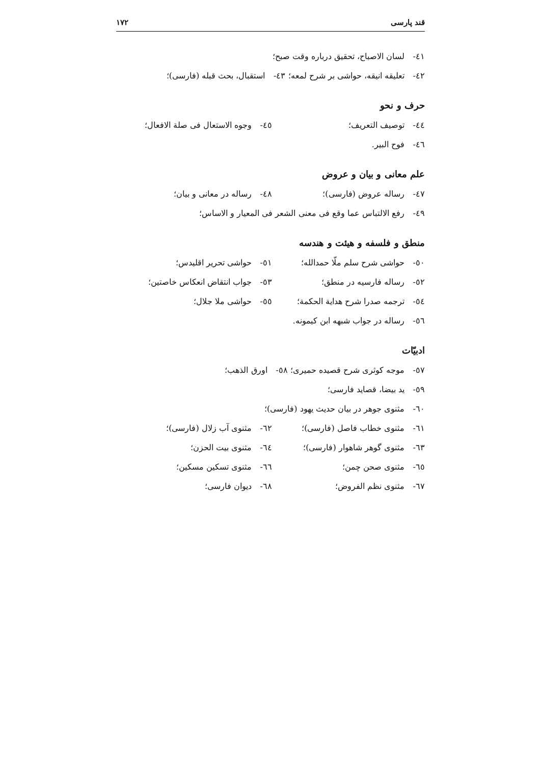قند پارسی ۱۷۲
٤١- لسان الاصباح، تحقیق درباره وقت صبح؛
٤٢- تعلیقه انیقه، حواشی بر شرح لمعه؛ ٤٣- استقبال، بحث قبله (فارسی)؛
حرف و نحو
٤٤- توصیف التعریف؛ ٤٥- وجوه الاستعال فی صلة الافعال؛
٤٦- فوح البیر.
علم معانی و بیان و عروض
٤٧- رساله عروض (فارسی)؛ ٤٨- رساله در معانی و بیان؛
٤٩- رفع الالتباس عما وقع فی معنی الشعر فی المعیار و الاساس؛
منطق و فلسفه و هیئت و هندسه
٥٠- حواشی شرح سلم ملّا حمدالله؛ ٥١- حواشی تحریر اقلیدس؛
٥٢- رساله فارسیه در منطق؛ ٥٣- جواب انتقاض انعکاس خاصتین؛
٥٤- ترجمه صدرا شرح هدایة الحکمة؛ ٥٥- حواشی ملا جلال؛
٥٦- رساله در جواب شبهه ابن کیمونه.
ادبیّات
٥٧- موجه کوثری شرح قصیده حمیری؛ ٥٨- اورق الذهب؛
٥٩- ید بیضا، قصاید فارسی؛
٦٠- مثنوی جوهر در بیان حدیث یهود (فارسی)؛
٦١- مثنوی خطاب فاصل (فارسی)؛ ٦٢- مثنوی آب زلال (فارسی)؛
٦٣- مثنوی گوهر شاهوار (فارسی)؛ ٦٤- مثنوی بیت الحزن؛
٦٥- مثنوی صحن چمن؛ ٦٦- مثنوی تسکین مسکین؛
٦٧- مثنوی نظم الفروض؛ ٦٨- دیوان فارسی؛